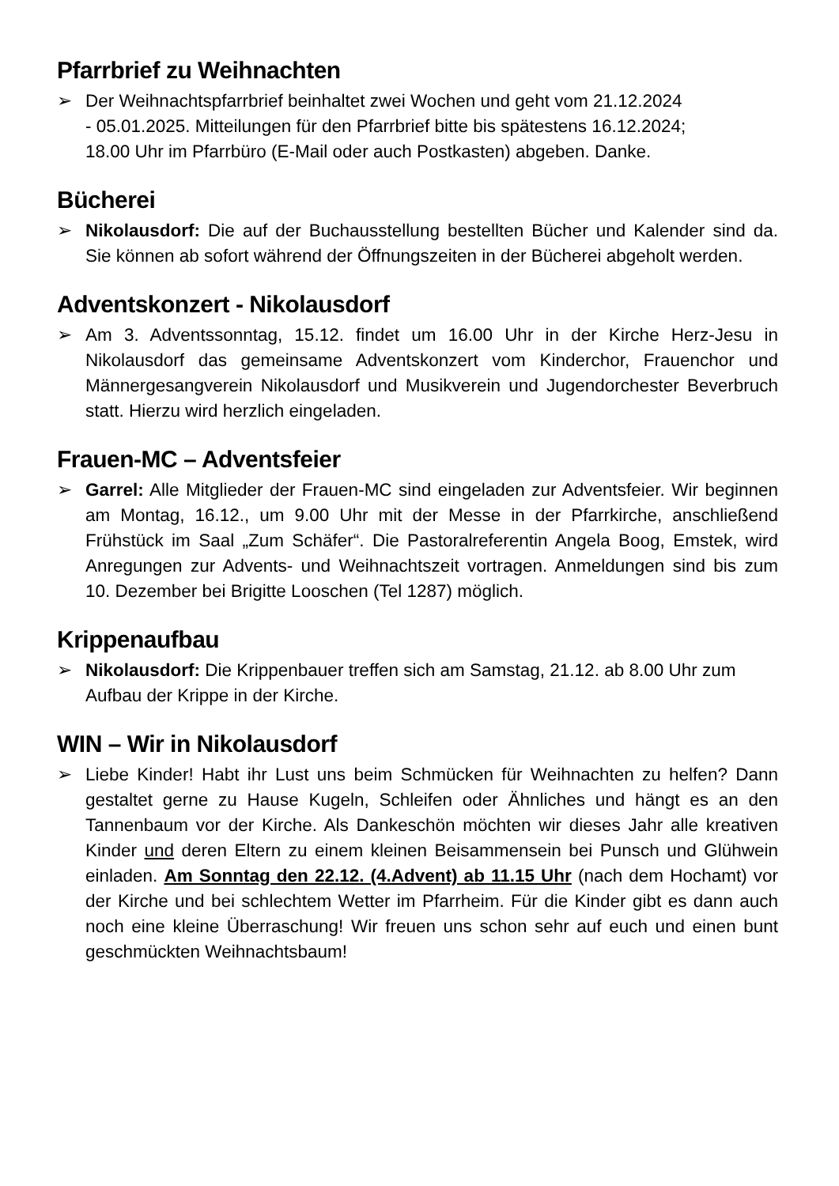Pfarrbrief zu Weihnachten
➢ Der Weihnachtspfarrbrief beinhaltet zwei Wochen und geht vom 21.12.2024
- 05.01.2025. Mitteilungen für den Pfarrbrief bitte bis spätestens 16.12.2024;
18.00 Uhr im Pfarrbüro (E-Mail oder auch Postkasten) abgeben. Danke.
Bücherei
➢ Nikolausdorf: Die auf der Buchausstellung bestellten Bücher und Kalender sind da. Sie können ab sofort während der Öffnungszeiten in der Bücherei abgeholt werden.
Adventskonzert - Nikolausdorf
➢ Am 3. Adventssonntag, 15.12. findet um 16.00 Uhr in der Kirche Herz-Jesu in Nikolausdorf das gemeinsame Adventskonzert vom Kinderchor, Frauenchor und Männergesangverein Nikolausdorf und Musikverein und Jugendorchester Beverbruch statt. Hierzu wird herzlich eingeladen.
Frauen-MC – Adventsfeier
➢ Garrel: Alle Mitglieder der Frauen-MC sind eingeladen zur Adventsfeier. Wir beginnen am Montag, 16.12., um 9.00 Uhr mit der Messe in der Pfarrkirche, anschließend Frühstück im Saal „Zum Schäfer“. Die Pastoralreferentin Angela Boog, Emstek, wird Anregungen zur Advents- und Weihnachtszeit vortragen. Anmeldungen sind bis zum 10. Dezember bei Brigitte Looschen (Tel 1287) möglich.
Krippenaufbau
➢ Nikolausdorf: Die Krippenbauer treffen sich am Samstag, 21.12. ab 8.00 Uhr zum Aufbau der Krippe in der Kirche.
WIN – Wir in Nikolausdorf
➢ Liebe Kinder! Habt ihr Lust uns beim Schmücken für Weihnachten zu helfen? Dann gestaltet gerne zu Hause Kugeln, Schleifen oder Ähnliches und hängt es an den Tannenbaum vor der Kirche. Als Dankeschön möchten wir dieses Jahr alle kreativen Kinder und deren Eltern zu einem kleinen Beisammensein bei Punsch und Glühwein einladen. Am Sonntag den 22.12. (4.Advent) ab 11.15 Uhr (nach dem Hochamt) vor der Kirche und bei schlechtem Wetter im Pfarrheim. Für die Kinder gibt es dann auch noch eine kleine Überraschung! Wir freuen uns schon sehr auf euch und einen bunt geschmückten Weihnachtsbaum!